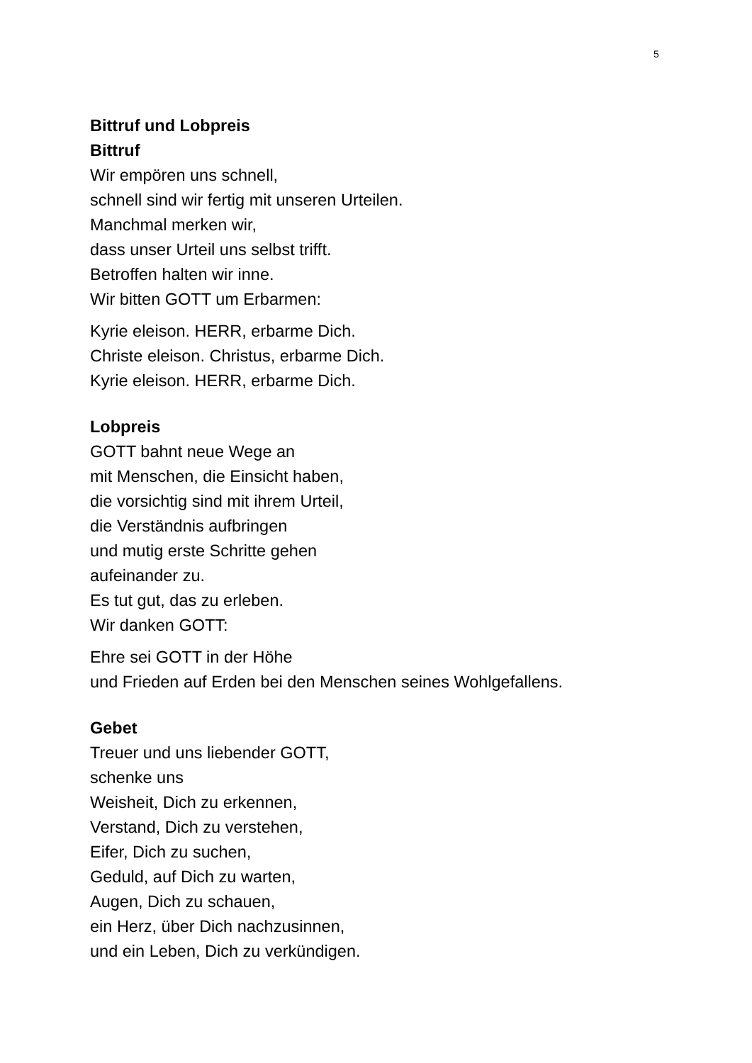5
Bittruf und Lobpreis
Bittruf
Wir empören uns schnell,
schnell sind wir fertig mit unseren Urteilen.
Manchmal merken wir,
dass unser Urteil uns selbst trifft.
Betroffen halten wir inne.
Wir bitten GOTT um Erbarmen:
Kyrie eleison. HERR, erbarme Dich.
Christe eleison. Christus, erbarme Dich.
Kyrie eleison. HERR, erbarme Dich.
Lobpreis
GOTT bahnt neue Wege an
mit Menschen, die Einsicht haben,
die vorsichtig sind mit ihrem Urteil,
die Verständnis aufbringen
und mutig erste Schritte gehen
aufeinander zu.
Es tut gut, das zu erleben.
Wir danken GOTT:
Ehre sei GOTT in der Höhe
und Frieden auf Erden bei den Menschen seines Wohlgefallens.
Gebet
Treuer und uns liebender GOTT,
schenke uns
Weisheit, Dich zu erkennen,
Verstand, Dich zu verstehen,
Eifer, Dich zu suchen,
Geduld, auf Dich zu warten,
Augen, Dich zu schauen,
ein Herz, über Dich nachzusinnen,
und ein Leben, Dich zu verkündigen.